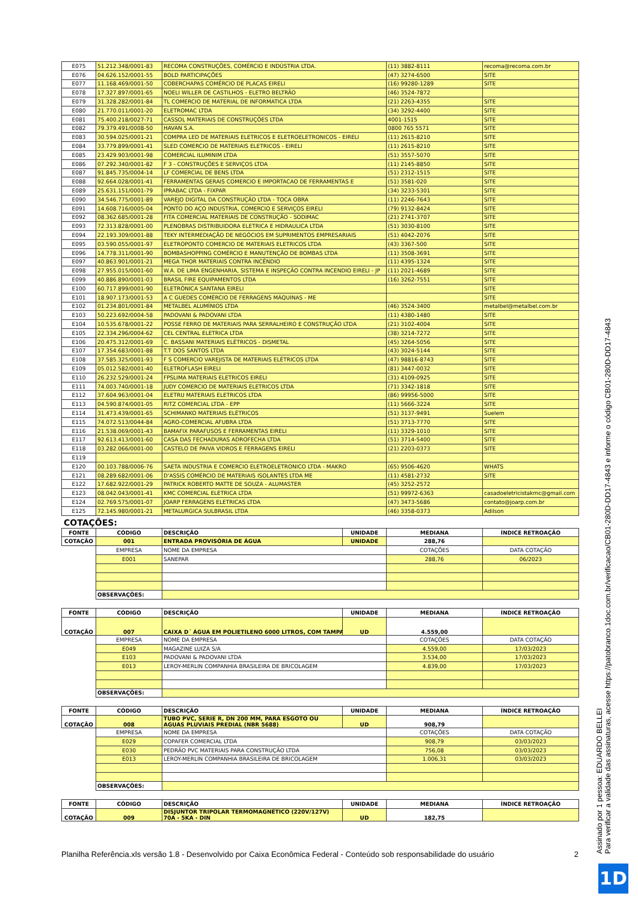| E075 | 51.212.348/0001-83 | RECOMA CONSTRUÇÕES, COMÉRCIO E INDÚSTRIA LTDA. | (11) 3882-8111 | recoma@recoma.com.br |
| E076 | 04.626.152/0001-55 | BOLD PARTICIPAÇÕES | (47) 3274-6500 | SITE |
| E077 | 11.168.469/0001-50 | COBERCHAPAS COMÉRCIO DE PLACAS EIRELI | (16) 99280-1289 | SITE |
| E078 | 17.327.897/0001-65 | NOELI WILLER DE CASTILHOS - ELETRO BELTRÃO | (46) 3524-7872 | |
| E079 | 31.328.282/0001-84 | TL COMERCIO DE MATERIAL DE INFORMATICA LTDA | (21) 2263-4355 | SITE |
| E080 | 21.770.011/0001-20 | ELETROMAC LTDA | (34) 3292-4400 | SITE |
| E081 | 75.400.218/0027-71 | CASSOL MATERIAIS DE CONSTRUÇÕES LTDA | 4001-1515 | SITE |
| E082 | 79.379.491/0008-50 | HAVAN S.A. | 0800 765 5571 | SITE |
| E083 | 30.594.025/0001-21 | COMPRA LED DE MATERIAIS ELETRICOS E ELETROELETRONICOS - EIRELI | (11) 2615-8210 | SITE |
| E084 | 33.779.899/0001-41 | SLED COMERCIO DE MATERIAIS ELETRICOS - EIRELI | (11) 2615-8210 | SITE |
| E085 | 23.429.903/0001-98 | COMERCIAL ILUMINIM LTDA | (51) 3557-5070 | SITE |
| E086 | 07.292.340/0001-82 | F 3 - CONSTRUÇÕES E SERVIÇOS LTDA | (11) 2145-8850 | SITE |
| E087 | 91.845.735/0004-14 | LF COMERCIAL DE BENS LTDA | (51) 2312-1515 | SITE |
| E088 | 92.664.028/0001-41 | FERRAMENTAS GERAIS COMERCIO E IMPORTACAO DE FERRAMENTAS E | (51) 3581-020 | SITE |
| E089 | 25.631.151/0001-79 | IPRABAC LTDA - FIXPAR | (34) 3233-5301 | SITE |
| E090 | 34.546.775/0001-89 | VAREJO DIGITAL DA CONSTRUÇÃO LTDA - TOCA OBRA | (11) 2246-7643 | SITE |
| E091 | 14.608.716/0005-04 | PONTO DO AÇO INDUSTRIA, COMERCIO E SERVIÇOS EIRELI | (79) 9132-8424 | SITE |
| E092 | 08.362.685/0001-28 | FITA COMERCIAL MATERIAIS DE CONSTRUÇÃO - SODIMAC | (21) 2741-3707 | SITE |
| E093 | 72.313.828/0001-00 | PLENOBRAS DISTRIBUIDORA ELETRICA E HIDRAULICA LTDA | (51) 3030-8100 | SITE |
| E094 | 22.193.309/0001-88 | TEKY INTERMEDIAÇÃO DE NEGÓCIOS EM SUPRIMENTOS EMPRESARIAIS | (51) 4042-2076 | SITE |
| E095 | 03.590.055/0001-97 | ELETROPONTO COMERCIO DE MATERIAIS ELETRICOS LTDA | (43) 3367-500 | SITE |
| E096 | 14.778.311/0001-90 | BOMBASHOPPING COMÉRCIO E MANUTENÇÃO DE BOMBAS LTDA | (11) 3508-3691 | SITE |
| E097 | 40.863.901/0001-21 | MEGA THOR MATERIAIS CONTRA INCÊNDIO | (11) 4395-1324 | SITE |
| E098 | 27.955.015/0001-60 | W.A. DE LIMA ENGENHARIA, SISTEMA E INSPEÇÃO CONTRA INCENDIO EIRELI - JP | (11) 2021-4689 | SITE |
| E099 | 40.886.890/0001-03 | BRASIL FIRE EQUIPAMENTOS LTDA | (16) 3262-7551 | SITE |
| E100 | 60.717.899/0001-90 | ELETRÔNICA SANTANA EIRELI | | SITE |
| E101 | 18.907.173/0001-53 | A C GUEDES COMÉRCIO DE FERRAGENS MÁQUINAS - ME | | SITE |
| E102 | 01.234.801/0001-84 | METALBEL ALUMÍNIOS LTDA | (46) 3524-3400 | metalbel@metalbel.com.br |
| E103 | 50.223.692/0004-58 | PADOVANI & PADOVANI LTDA | (11) 4380-1480 | SITE |
| E104 | 10.535.678/0001-22 | POSSE FERRO DE MATERIAIS PARA SERRALHEIRO E CONSTRUÇÃO LTDA | (21) 3102-4004 | SITE |
| E105 | 22.334.296/0004-62 | CEL CENTRAL ELETRICA LTDA | (38) 3214-7272 | SITE |
| E106 | 20.475.312/0001-69 | C. BASSANI MATERIAIS ELÉTRICOS - DISMETAL | (45) 3264-5056 | SITE |
| E107 | 17.354.683/0001-88 | T.T DOS SANTOS LTDA | (43) 3024-5144 | SITE |
| E108 | 37.585.325/0001-93 | F S COMERCIO VAREJISTA DE MATERIAIS ELÉTRICOS LTDA | (47) 98816-8743 | SITE |
| E109 | 05.012.582/0001-40 | ELETROFLASH EIRELI | (81) 3447-0032 | SITE |
| E110 | 26.232.529/0001-24 | FPSLIMA MATERIAIS ELETRICOS EIRELI | (31) 4109-0925 | SITE |
| E111 | 74.003.740/0001-18 | JUDY COMERCIO DE MATERIAIS ELETRICOS LTDA | (71) 3342-1818 | SITE |
| E112 | 37.604.963/0001-04 | ELETRU MATERIAIS ELETRICOS LTDA | (86) 99956-5000 | SITE |
| E113 | 04.590.874/0001-05 | RITZ COMERCIAL LTDA - EPP | (11) 5666-3224 | SITE |
| E114 | 31.473.439/0001-65 | SCHIMANKO MATERIAIS ELÉTRICOS | (51) 3137-9491 | Suelem |
| E115 | 74.072.513/0044-84 | AGRO-COMERCIAL AFUBRA LTDA | (51) 3713-7770 | SITE |
| E116 | 21.538.069/0001-43 | BAMAFIX PARAFUSOS E FERRAMENTAS EIRELI | (11) 3329-1010 | SITE |
| E117 | 92.613.413/0001-60 | CASA DAS FECHADURAS ADROFECHA LTDA | (51) 3714-5400 | SITE |
| E118 | 03.282.066/0001-00 | CASTELO DE PAIVA VIDROS E FERRAGENS EIRELI | (21) 2203-0373 | SITE |
| E119 | | | | |
| E120 | 00.103.788/0006-76 | SAETA INDUSTRIA E COMERCIO ELETROELETRONICO LTDA - MAKRO | (65) 9506-4620 | WHATS |
| E121 | 08.289.682/0001-06 | D'ASSIS COMÉRCIO DE MATERIAIS ISOLANTES LTDA ME | (11) 4581-2732 | SITE |
| E122 | 17.682.922/0001-29 | PATRICK ROBERTO MATTE DE SOUZA - ALUMASTER | (45) 3252-2572 | |
| E123 | 08.042.043/0001-41 | KMC COMERCIAL ELETRICA LTDA | (51) 99972-6363 | casadoeletricistakmc@gmail.com |
| E124 | 02.769.575/0001-07 | JOARP FERRAGENS ELETRICAS LTDA | (47) 3473-5686 | contato@joarp.com.br |
| E125 | 72.145.980/0001-21 | METALURGICA SULBRASIL LTDA | (46) 3358-0373 | Adilson |
COTAÇÕES:
| FONTE | CÓDIGO | DESCRIÇÃO | UNIDADE | MEDIANA | ÍNDICE RETROAÇÃO |
| --- | --- | --- | --- | --- | --- |
| COTAÇÃO | 001 | ENTRADA PROVISÓRIA DE ÁGUA | UNIDADE | 288,76 | |
| | EMPRESA | NOME DA EMPRESA | | COTAÇÕES | DATA COTAÇÃO |
| | E001 | SANEPAR | | 288,76 | 06/2023 |
| | OBSERVAÇÕES: | | | | |
| FONTE | CÓDIGO | DESCRIÇÃO | UNIDADE | MEDIANA | ÍNDICE RETROAÇÃO |
| COTAÇÃO | 007 | CAIXA D´ ÁGUA EM POLIETILENO 6000 LITROS, COM TAMPA | UD | 4.559,00 | |
| | EMPRESA | NOME DA EMPRESA | | COTAÇÕES | DATA COTAÇÃO |
| | E049 | MAGAZINE LUIZA S/A | | 4.559,00 | 17/03/2023 |
| | E103 | PADOVANI & PADOVANI LTDA | | 3.534,00 | 17/03/2023 |
| | E013 | LEROY-MERLIN COMPANHIA BRASILEIRA DE BRICOLAGEM | | 4.839,00 | 17/03/2023 |
| | OBSERVAÇÕES: | | | | |
| FONTE | CÓDIGO | DESCRIÇÃO | UNIDADE | MEDIANA | ÍNDICE RETROAÇÃO |
| COTAÇÃO | 008 | TUBO PVC, SERIE R, DN 200 MM, PARA ESGOTO OU AGUAS PLUVIAIS PREDIAL (NBR 5688) | UD | 908,79 | |
| | EMPRESA | NOME DA EMPRESA | | COTAÇÕES | DATA COTAÇÃO |
| | E029 | COPAFER COMERCIAL LTDA | | 908,79 | 03/03/2023 |
| | E030 | PEDRÃO PVC MATERIAIS PARA CONSTRUÇÃO LTDA | | 756,08 | 03/03/2023 |
| | E013 | LEROY-MERLIN COMPANHIA BRASILEIRA DE BRICOLAGEM | | 1.006,31 | 03/03/2023 |
| | OBSERVAÇÕES: | | | | |
| FONTE | CÓDIGO | DESCRIÇÃO | UNIDADE | MEDIANA | ÍNDICE RETROAÇÃO |
| COTAÇÃO | 009 | DISJUNTOR TRIPOLAR TERMOMAGNÉTICO (220V/127V) 70A - 5KA - DIN | UD | 182,75 | |
Planilha Referência.xls versão 1.8 - Desenvolvido por Caixa Econômica Federal - Conteúdo sob responsabilidade do usuário 2
Assinado por 1 pessoa: EDUARDO BELLEI
Para verificar a validade das assinaturas, acesse https://patobranco.1doc.com.br/verificacao/CB01-280D-DD17-4843 e informe o código CB01-280D-DD17-4843
1D